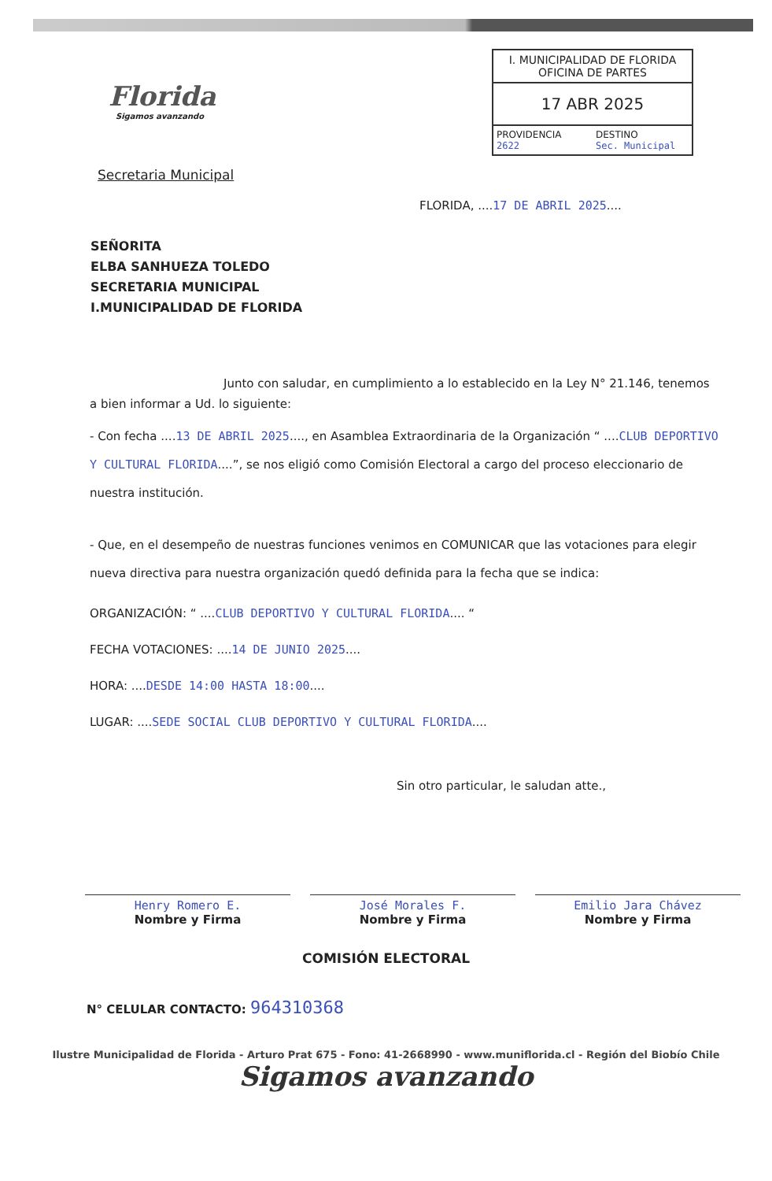Florida
Sigamos avanzando
I. MUNICIPALIDAD DE FLORIDA
OFICINA DE PARTES
17 ABR 2025
PROVIDENCIA
2622
DESTINO
Sec. Municipal
Secretaria Municipal
FLORIDA, ....17 DE ABRIL 2025....
SEÑORITA
ELBA SANHUEZA TOLEDO
SECRETARIA MUNICIPAL
I.MUNICIPALIDAD DE FLORIDA
Junto con saludar, en cumplimiento a lo establecido en la Ley N° 21.146, tenemos a bien informar a Ud. lo siguiente:
- Con fecha ....13 DE ABRIL 2025...., en Asamblea Extraordinaria de la Organización “ ....CLUB DEPORTIVO Y CULTURAL FLORIDA....”, se nos eligió como Comisión Electoral a cargo del proceso eleccionario de nuestra institución.
- Que, en el desempeño de nuestras funciones venimos en COMUNICAR que las votaciones para elegir nueva directiva para nuestra organización quedó definida para la fecha que se indica:
ORGANIZACIÓN: “ ....CLUB DEPORTIVO Y CULTURAL FLORIDA.... “
FECHA VOTACIONES: ....14 DE JUNIO 2025....
HORA: ....DESDE 14:00 HASTA 18:00....
LUGAR: ....SEDE SOCIAL CLUB DEPORTIVO Y CULTURAL FLORIDA....
Sin otro particular, le saludan atte.,
Henry Romero E.
Nombre y Firma
José Morales F.
Nombre y Firma
Emilio Jara Chávez
Nombre y Firma
COMISIÓN ELECTORAL
N° CELULAR CONTACTO: 964310368
Ilustre Municipalidad de Florida - Arturo Prat 675 - Fono: 41-2668990 - www.muniflorida.cl - Región del Biobío Chile
Sigamos avanzando